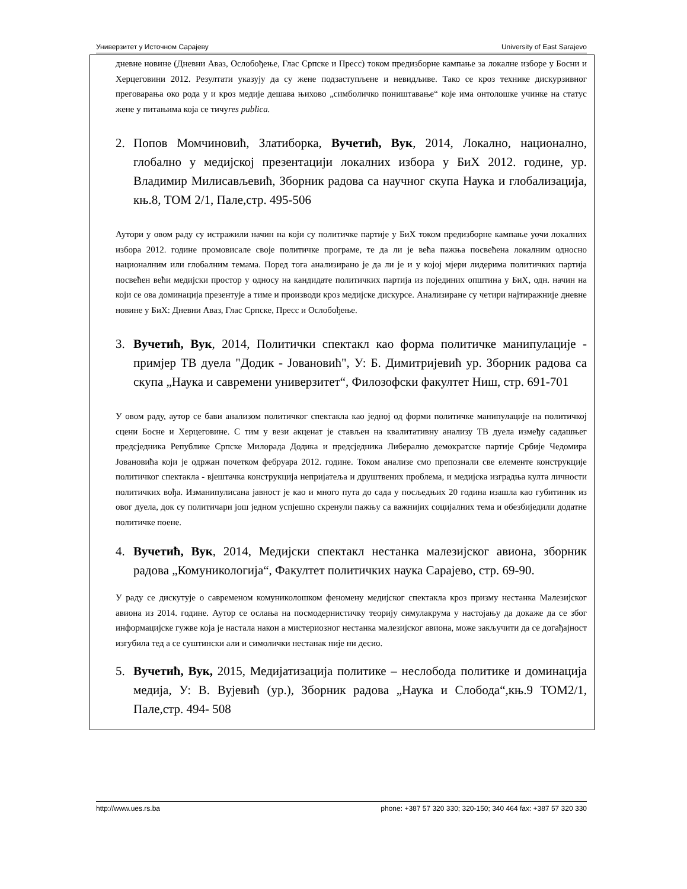Универзитет у Источном Сарајеву University of East Sarajevo
дневне новине (Дневни Аваз, Ослобођење, Глас Српске и Пресс) током предизборне кампање за локалне изборе у Босни и Херцеговини 2012. Резултати указују да су жене подзаступљене и невидљиве. Тако се кроз технике дискурзивног преговарања око рода у и кроз медије дешава њихово „симболичко поништавање“ које има онтолошке учинке на статус жене у питањима која се тичуres publica.
2. Попов Момчиновић, Златиборка, Вучетић, Вук, 2014, Локално, национално, глобално у медијској презентацији локалних избора у БиХ 2012. године, ур. Владимир Милисављевић, Зборник радова са научног скупа Наука и глобализација, књ.8, ТОМ 2/1, Пале,стр. 495-506
Аутори у овом раду су истражили начин на који су политичке партије у БиХ током предизборне кампање уочи локалних избора 2012. године промовисале своје политичке програме, те да ли је већа пажња посвећена локалним односно националним или глобалним темама. Поред тога анализирано је да ли је и у којој мјери лидерима политичких партија посвећен већи медијски простор у односу на кандидате политичких партија из појединих општина у БиХ, одн. начин на који се ова доминација презентује а тиме и производи кроз медијске дискурсе. Анализиране су четири најтиражније дневне новине у БиХ: Дневни Аваз, Глас Српске, Пресс и Ослобођење.
3. Вучетић, Вук, 2014, Политички спектакл као форма политичке манипулације - примјер ТВ дуела "Додик - Јовановић", У: Б. Димитријевић ур. Зборник радова са скупа „Наука и савремени универзитет“, Филозофски факултет Ниш, стр. 691-701
У овом раду, аутор се бави анализом политичког спектакла као једној од форми политичке манипулације на политичкој сцени Босне и Херцеговине. С тим у вези акценат је стављен на квалитативну анализу ТВ дуела између садашњег предсједника Републике Српске Милорада Додика и предсједника Либерално демократске партије Србије Чедомира Јовановића који је одржан почетком фебруара 2012. године. Током анализе смо препознали све елементе конструкције политичког спектакла - вјештачка конструкција непријатеља и друштвених проблема, и медијска изградња култа личности политичких вођа. Изманипулисана јавност је као и много пута до сада у посљедњих 20 година изашла као губитиник из овог дуела, док су политичари још једном успјешно скренули пажњу са важнијих социјалних тема и обезбиједили додатне политичке поене.
4. Вучетић, Вук, 2014, Медијски спектакл нестанка малезијског авиона, зборник радова „Комуникологија“, Факултет политичких наука Сарајево, стр. 69-90.
У раду се дискутује о савременом комуниколошком феномену медијског спектакла кроз призму нестанка Малезијског авиона из 2014. године. Аутор се ослања на посмодернистичку теорију симулакрума у настојању да докаже да се због информацијске гужве која је настала након а мистериозног нестанка малезијског авиона, може закључити да се догађајност изгубила тед а се суштински али и симолички нестанак није ни десио.
5. Вучетић, Вук, 2015, Медијатизација политике – неслобода политике и доминација медија, У: В. Вујевић (ур.), Зборник радова „Наука и Слобода“,књ.9 ТОМ2/1, Пале,стр. 494- 508
http://www.ues.rs.ba phone: +387 57 320 330; 320-150; 340 464 fax: +387 57 320 330